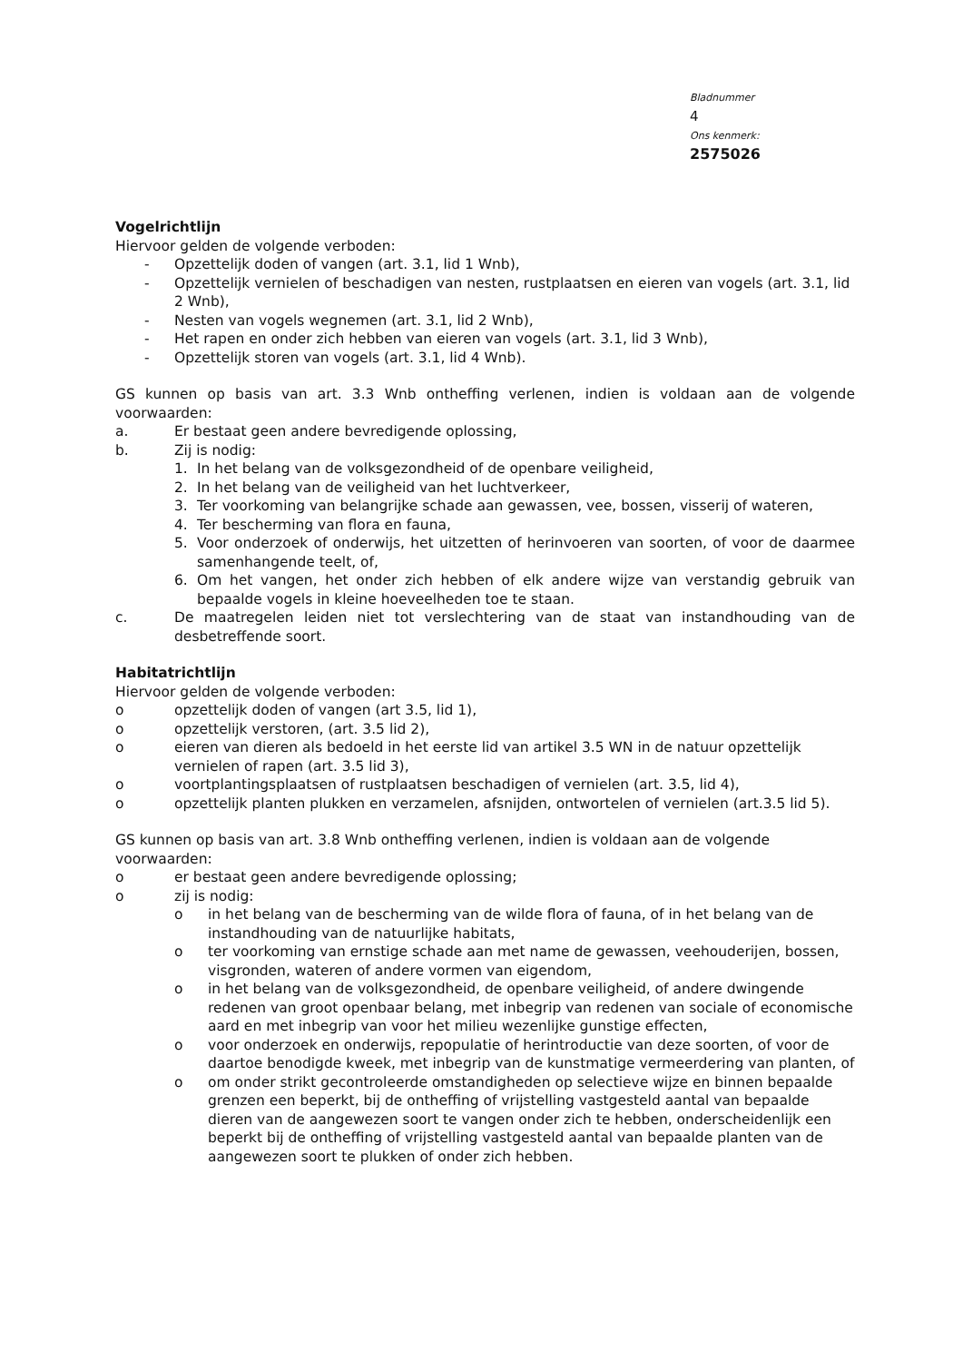Bladnummer
4
Ons kenmerk:
2575026
Vogelrichtlijn
Hiervoor gelden de volgende verboden:
- Opzettelijk doden of vangen (art. 3.1, lid 1 Wnb),
- Opzettelijk vernielen of beschadigen van nesten, rustplaatsen en eieren van vogels (art. 3.1, lid 2 Wnb),
- Nesten van vogels wegnemen (art. 3.1, lid 2 Wnb),
- Het rapen en onder zich hebben van eieren van vogels (art. 3.1, lid 3 Wnb),
- Opzettelijk storen van vogels (art. 3.1, lid 4 Wnb).
GS kunnen op basis van art. 3.3 Wnb ontheffing verlenen, indien is voldaan aan de volgende voorwaarden:
a. Er bestaat geen andere bevredigende oplossing,
b. Zij is nodig:
1. In het belang van de volksgezondheid of de openbare veiligheid,
2. In het belang van de veiligheid van het luchtverkeer,
3. Ter voorkoming van belangrijke schade aan gewassen, vee, bossen, visserij of wateren,
4. Ter bescherming van flora en fauna,
5. Voor onderzoek of onderwijs, het uitzetten of herinvoeren van soorten, of voor de daarmee samenhangende teelt, of,
6. Om het vangen, het onder zich hebben of elk andere wijze van verstandig gebruik van bepaalde vogels in kleine hoeveelheden toe te staan.
c. De maatregelen leiden niet tot verslechtering van de staat van instandhouding van de desbetreffende soort.
Habitatrichtlijn
Hiervoor gelden de volgende verboden:
o opzettelijk doden of vangen (art 3.5, lid 1),
o opzettelijk verstoren, (art. 3.5 lid 2),
o eieren van dieren als bedoeld in het eerste lid van artikel 3.5 WN in de natuur opzettelijk vernielen of rapen (art. 3.5 lid 3),
o voortplantingsplaatsen of rustplaatsen beschadigen of vernielen (art. 3.5, lid 4),
o opzettelijk planten plukken en verzamelen, afsnijden, ontwortelen of vernielen (art.3.5 lid 5).
GS kunnen op basis van art. 3.8 Wnb ontheffing verlenen, indien is voldaan aan de volgende voorwaarden:
o er bestaat geen andere bevredigende oplossing;
o zij is nodig:
o in het belang van de bescherming van de wilde flora of fauna, of in het belang van de instandhouding van de natuurlijke habitats,
o ter voorkoming van ernstige schade aan met name de gewassen, veehouderijen, bossen, visgronden, wateren of andere vormen van eigendom,
o in het belang van de volksgezondheid, de openbare veiligheid, of andere dwingende redenen van groot openbaar belang, met inbegrip van redenen van sociale of economische aard en met inbegrip van voor het milieu wezenlijke gunstige effecten,
o voor onderzoek en onderwijs, repopulatie of herintroductie van deze soorten, of voor de daartoe benodigde kweek, met inbegrip van de kunstmatige vermeerdering van planten, of
o om onder strikt gecontroleerde omstandigheden op selectieve wijze en binnen bepaalde grenzen een beperkt, bij de ontheffing of vrijstelling vastgesteld aantal van bepaalde dieren van de aangewezen soort te vangen onder zich te hebben, onderscheidenlijk een beperkt bij de ontheffing of vrijstelling vastgesteld aantal van bepaalde planten van de aangewezen soort te plukken of onder zich hebben.